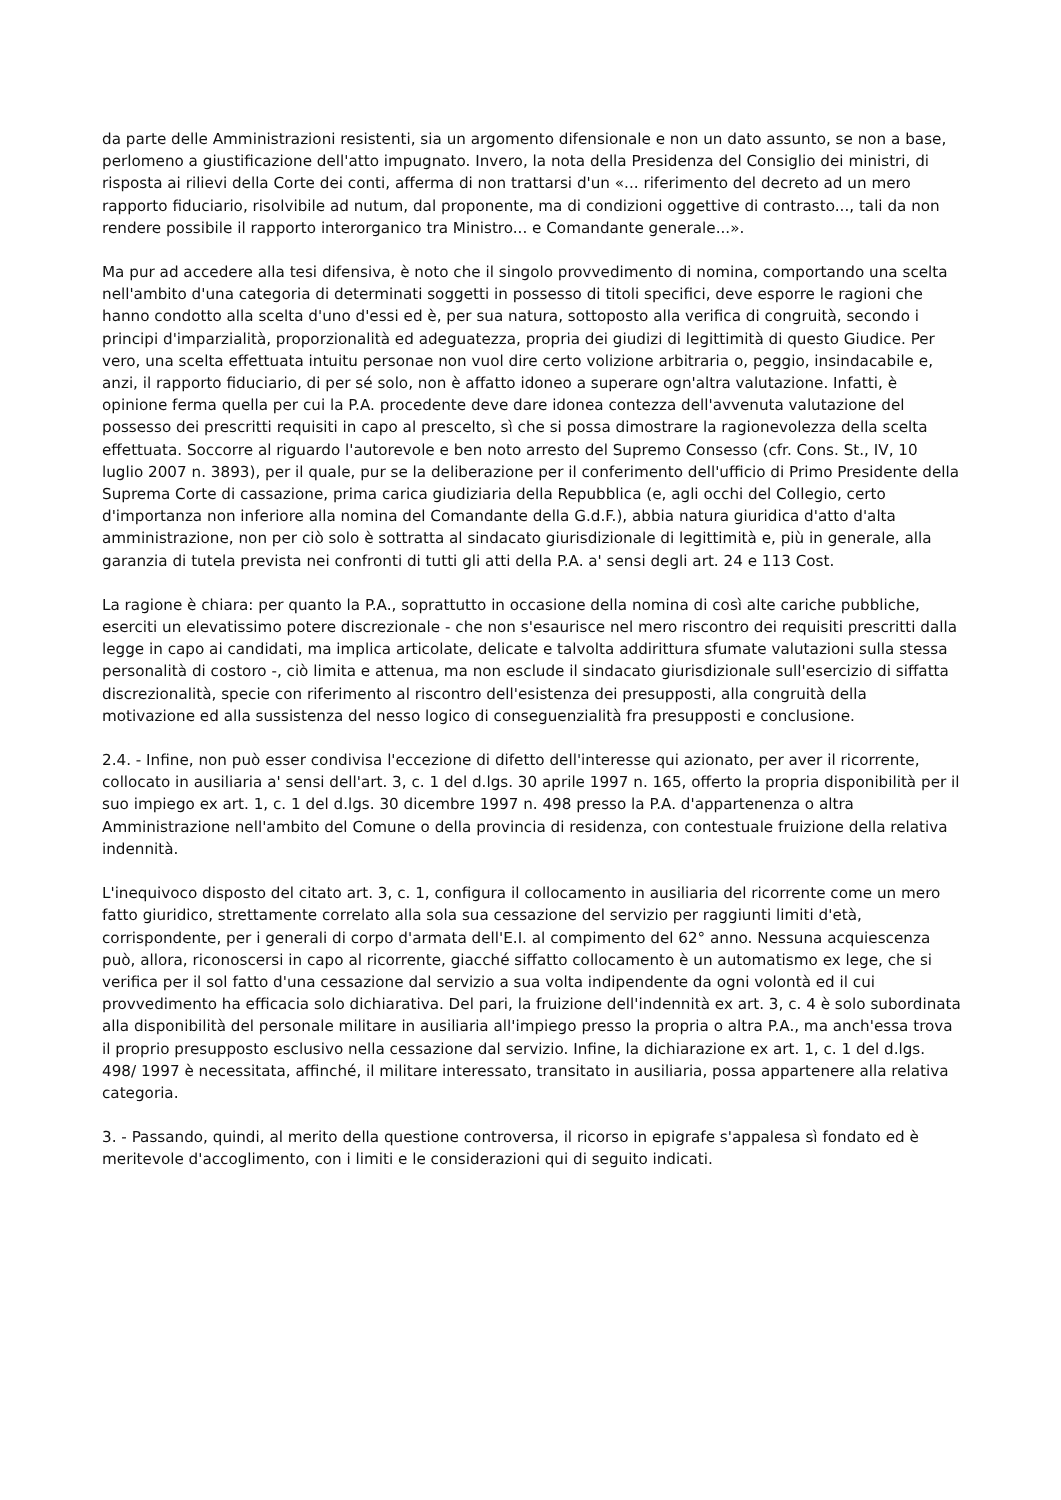da parte delle Amministrazioni resistenti, sia un argomento difensionale e non un dato assunto, se non a base, perlomeno a giustificazione dell'atto impugnato. Invero, la nota della Presidenza del Consiglio dei ministri, di risposta ai rilievi della Corte dei conti, afferma di non trattarsi d'un «... riferimento del decreto ad un mero rapporto fiduciario, risolvibile ad nutum, dal proponente, ma di condizioni oggettive di contrasto..., tali da non rendere possibile il rapporto interorganico tra Ministro... e Comandante generale...».
Ma pur ad accedere alla tesi difensiva, è noto che il singolo provvedimento di nomina, comportando una scelta nell'ambito d'una categoria di determinati soggetti in possesso di titoli specifici, deve esporre le ragioni che hanno condotto alla scelta d'uno d'essi ed è, per sua natura, sottoposto alla verifica di congruità, secondo i principi d'imparzialità, proporzionalità ed adeguatezza, propria dei giudizi di legittimità di questo Giudice. Per vero, una scelta effettuata intuitu personae non vuol dire certo volizione arbitraria o, peggio, insindacabile e, anzi, il rapporto fiduciario, di per sé solo, non è affatto idoneo a superare ogn'altra valutazione. Infatti, è opinione ferma quella per cui la P.A. procedente deve dare idonea contezza dell'avvenuta valutazione del possesso dei prescritti requisiti in capo al prescelto, sì che si possa dimostrare la ragionevolezza della scelta effettuata. Soccorre al riguardo l'autorevole e ben noto arresto del Supremo Consesso (cfr. Cons. St., IV, 10 luglio 2007 n. 3893), per il quale, pur se la deliberazione per il conferimento dell'ufficio di Primo Presidente della Suprema Corte di cassazione, prima carica giudiziaria della Repubblica (e, agli occhi del Collegio, certo d'importanza non inferiore alla nomina del Comandante della G.d.F.), abbia natura giuridica d'atto d'alta amministrazione, non per ciò solo è sottratta al sindacato giurisdizionale di legittimità e, più in generale, alla garanzia di tutela prevista nei confronti di tutti gli atti della P.A. a' sensi degli art. 24 e 113 Cost.
La ragione è chiara: per quanto la P.A., soprattutto in occasione della nomina di così alte cariche pubbliche, eserciti un elevatissimo potere discrezionale - che non s'esaurisce nel mero riscontro dei requisiti prescritti dalla legge in capo ai candidati, ma implica articolate, delicate e talvolta addirittura sfumate valutazioni sulla stessa personalità di costoro -, ciò limita e attenua, ma non esclude il sindacato giurisdizionale sull'esercizio di siffatta discrezionalità, specie con riferimento al riscontro dell'esistenza dei presupposti, alla congruità della motivazione ed alla sussistenza del nesso logico di conseguenzialità fra presupposti e conclusione.
2.4. - Infine, non può esser condivisa l'eccezione di difetto dell'interesse qui azionato, per aver il ricorrente, collocato in ausiliaria a' sensi dell'art. 3, c. 1 del d.lgs. 30 aprile 1997 n. 165, offerto la propria disponibilità per il suo impiego ex art. 1, c. 1 del d.lgs. 30 dicembre 1997 n. 498 presso la P.A. d'appartenenza o altra Amministrazione nell'ambito del Comune o della provincia di residenza, con contestuale fruizione della relativa indennità.
L'inequivoco disposto del citato art. 3, c. 1, configura il collocamento in ausiliaria del ricorrente come un mero fatto giuridico, strettamente correlato alla sola sua cessazione del servizio per raggiunti limiti d'età, corrispondente, per i generali di corpo d'armata dell'E.I. al compimento del 62° anno. Nessuna acquiescenza può, allora, riconoscersi in capo al ricorrente, giacché siffatto collocamento è un automatismo ex lege, che si verifica per il sol fatto d'una cessazione dal servizio a sua volta indipendente da ogni volontà ed il cui provvedimento ha efficacia solo dichiarativa. Del pari, la fruizione dell'indennità ex art. 3, c. 4 è solo subordinata alla disponibilità del personale militare in ausiliaria all'impiego presso la propria o altra P.A., ma anch'essa trova il proprio presupposto esclusivo nella cessazione dal servizio. Infine, la dichiarazione ex art. 1, c. 1 del d.lgs. 498/ 1997 è necessitata, affinché, il militare interessato, transitato in ausiliaria, possa appartenere alla relativa categoria.
3. - Passando, quindi, al merito della questione controversa, il ricorso in epigrafe s'appalesa sì fondato ed è meritevole d'accoglimento, con i limiti e le considerazioni qui di seguito indicati.